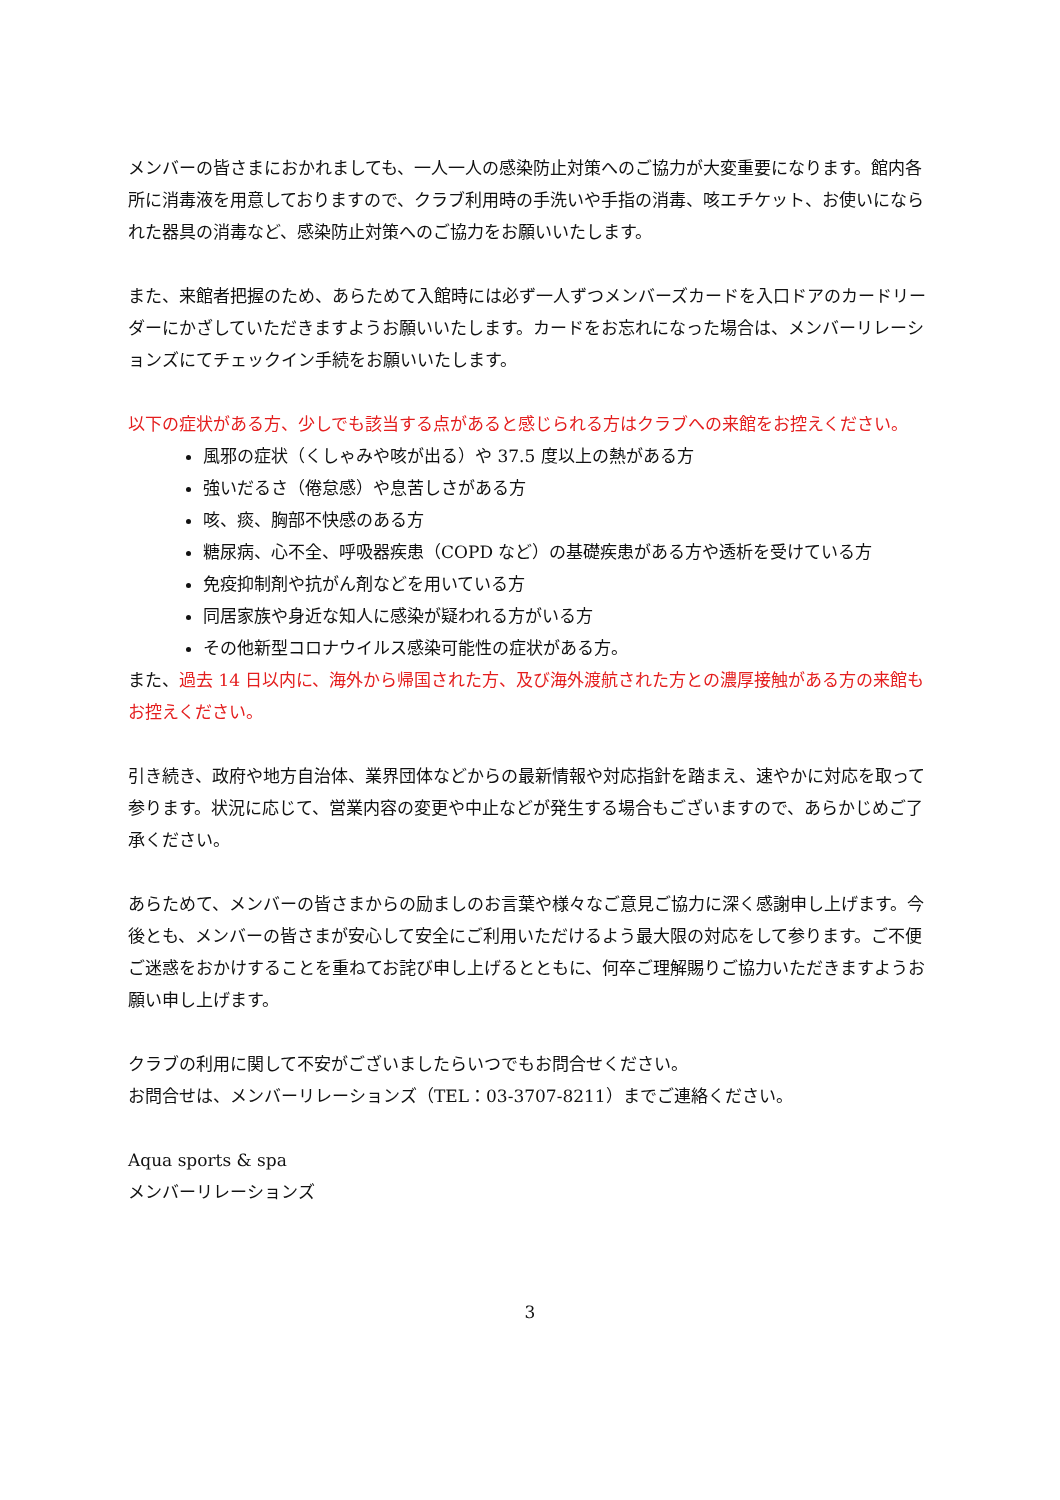メンバーの皆さまにおかれましても、一人一人の感染防止対策へのご協力が大変重要になります。館内各所に消毒液を用意しておりますので、クラブ利用時の手洗いや手指の消毒、咳エチケット、お使いになられた器具の消毒など、感染防止対策へのご協力をお願いいたします。
また、来館者把握のため、あらためて入館時には必ず一人ずつメンバーズカードを入口ドアのカードリーダーにかざしていただきますようお願いいたします。カードをお忘れになった場合は、メンバーリレーションズにてチェックイン手続をお願いいたします。
以下の症状がある方、少しでも該当する点があると感じられる方はクラブへの来館をお控えください。
風邪の症状（くしゃみや咳が出る）や 37.5 度以上の熱がある方
強いだるさ（倦怠感）や息苦しさがある方
咳、痰、胸部不快感のある方
糖尿病、心不全、呼吸器疾患（COPD など）の基礎疾患がある方や透析を受けている方
免疫抑制剤や抗がん剤などを用いている方
同居家族や身近な知人に感染が疑われる方がいる方
その他新型コロナウイルス感染可能性の症状がある方。
また、過去 14 日以内に、海外から帰国された方、及び海外渡航された方との濃厚接触がある方の来館もお控えください。
引き続き、政府や地方自治体、業界団体などからの最新情報や対応指針を踏まえ、速やかに対応を取って参ります。状況に応じて、営業内容の変更や中止などが発生する場合もございますので、あらかじめご了承ください。
あらためて、メンバーの皆さまからの励ましのお言葉や様々なご意見ご協力に深く感謝申し上げます。今後とも、メンバーの皆さまが安心して安全にご利用いただけるよう最大限の対応をして参ります。ご不便ご迷惑をおかけすることを重ねてお詫び申し上げるとともに、何卒ご理解賜りご協力いただきますようお願い申し上げます。
クラブの利用に関して不安がございましたらいつでもお問合せください。
お問合せは、メンバーリレーションズ（TEL：03-3707-8211）までご連絡ください。
Aqua sports & spa
メンバーリレーションズ
3